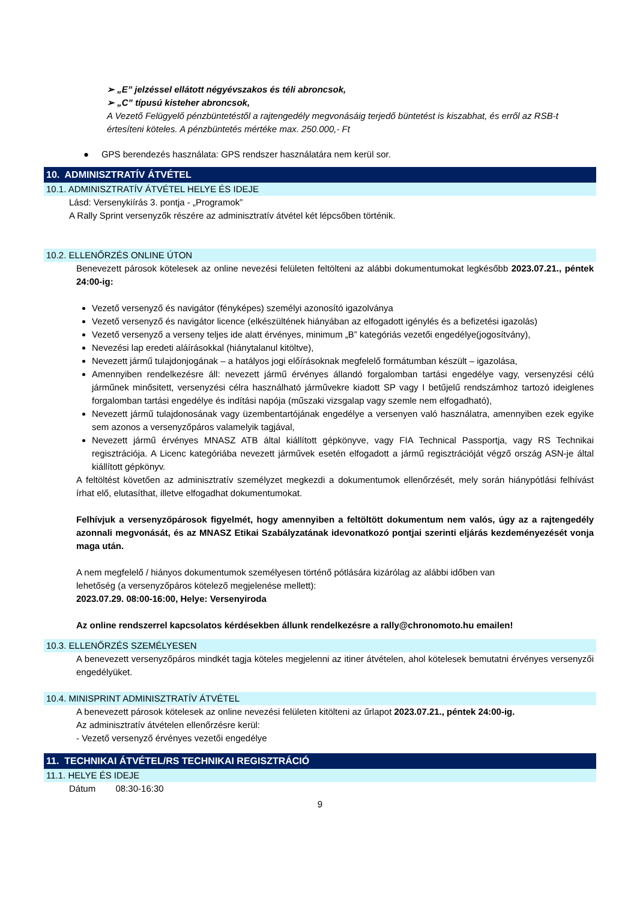➢ „E” jelzéssel ellátott négyévszakos és téli abroncsok,
➢ „C” típusú kisteher abroncsok,
A Vezető Felügyelő pénzbüntetéstől a rajtengedély megvonásáig terjedő büntetést is kiszabhat, és erről az RSB-t értesíteni köteles. A pénzbüntetés mértéke max. 250.000,- Ft
● GPS berendezés használata: GPS rendszer használatára nem kerül sor.
10. ADMINISZTRATÍV ÁTVÉTEL
10.1. ADMINISZTRATÍV ÁTVÉTEL HELYE ÉS IDEJE
Lásd: Versenykiírás 3. pontja - „Programok”
A Rally Sprint versenyzők részére az adminisztratív átvétel két lépcsőben történik.
10.2. ELLENŐRZÉS ONLINE ÚTON
Benevezett párosok kötelesek az online nevezési felületen feltölteni az alábbi dokumentumokat legkésőbb 2023.07.21., péntek 24:00-ig:
Vezető versenyző és navigátor (fényképes) személyi azonosító igazolványa
Vezető versenyző és navigátor licence (elkészültének hiányában az elfogadott igénylés és a befizetési igazolás)
Vezető versenyző a verseny teljes ide alatt érvényes, minimum „B” kategóriás vezetői engedélye(jogosítvány),
Nevezési lap eredeti aláírásokkal (hiánytalanul kitöltve),
Nevezett jármű tulajdonjogának – a hatályos jogi előírásoknak megfelelő formátumban készült – igazolása,
Amennyiben rendelkezésre áll: nevezett jármű érvényes állandó forgalomban tartási engedélye vagy, versenyzési célú járműnek minősitett, versenyzési célra használható járművekre kiadott SP vagy I betűjelű rendszámhoz tartozó ideiglenes forgalomban tartási engedélye és indítási napója (műszaki vizsgalap vagy szemle nem elfogadható),
Nevezett jármű tulajdonosának vagy üzembentartójának engedélye a versenyen való használatra, amennyiben ezek egyike sem azonos a versenyzőpáros valamelyik tagjával,
Nevezett jármű érvényes MNASZ ATB által kiállított gépkönyve, vagy FIA Technical Passportja, vagy RS Technikai regisztrációja. A Licenc kategóriába nevezett járművek esetén elfogadott a jármű regisztrációját végző ország ASN-je által kiállított gépkönyv.
A feltöltést követően az adminisztratív személyzet megkezdi a dokumentumok ellenőrzését, mely során hiánypótlási felhívást írhat elő, elutasíthat, illetve elfogadhat dokumentumokat.
Felhívjuk a versenyzőpárosok figyelmét, hogy amennyiben a feltöltött dokumentum nem valós, úgy az a rajtengedély azonnali megvonását, és az MNASZ Etikai Szabályzatának idevonatkozó pontjai szerinti eljárás kezdeményezését vonja maga után.
A nem megfelelő / hiányos dokumentumok személyesen történő pótlására kizárólag az alábbi időben van
lehetőség (a versenyzőpáros kötelező megjelenése mellett):
2023.07.29. 08:00-16:00, Helye: Versenyiroda
Az online rendszerrel kapcsolatos kérdésekben állunk rendelkezésre a rally@chronomoto.hu emailen!
10.3. ELLENŐRZÉS SZEMÉLYESEN
A benevezett versenyzőpáros mindkét tagja köteles megjelenni az itiner átvételen, ahol kötelesek bemutatni érvényes versenyzői engedélyüket.
10.4. MINISPRINT ADMINISZTRATÍV ÁTVÉTEL
A benevezett párosok kötelesek az online nevezési felületen kitölteni az űrlapot 2023.07.21., péntek 24:00-ig.
Az adminisztratív átvételen ellenőrzésre kerül:
- Vezető versenyző érvényes vezetői engedélye
11. TECHNIKAI ÁTVÉTEL/RS TECHNIKAI REGISZTRÁCIÓ
11.1. HELYE ÉS IDEJE
Dátum 08:30-16:30
9